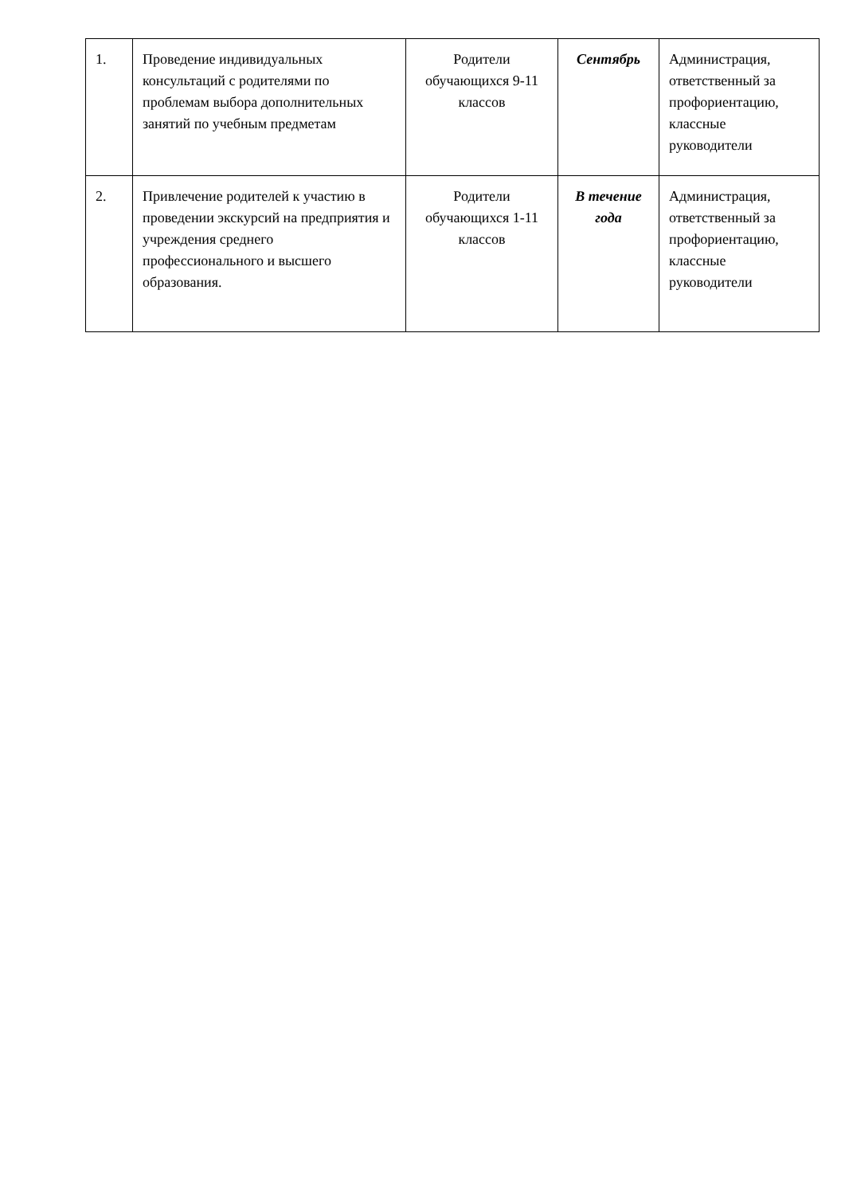| 1. | Проведение индивидуальных консультаций с родителями по проблемам выбора дополнительных занятий по учебным предметам | Родители обучающихся 9-11 классов | Сентябрь | Администрация, ответственный за профориентацию, классные руководители |
| 2. | Привлечение родителей к участию в проведении экскурсий на предприятия и учреждения среднего профессионального и высшего образования. | Родители обучающихся 1-11 классов | В течение года | Администрация, ответственный за профориентацию, классные руководители |